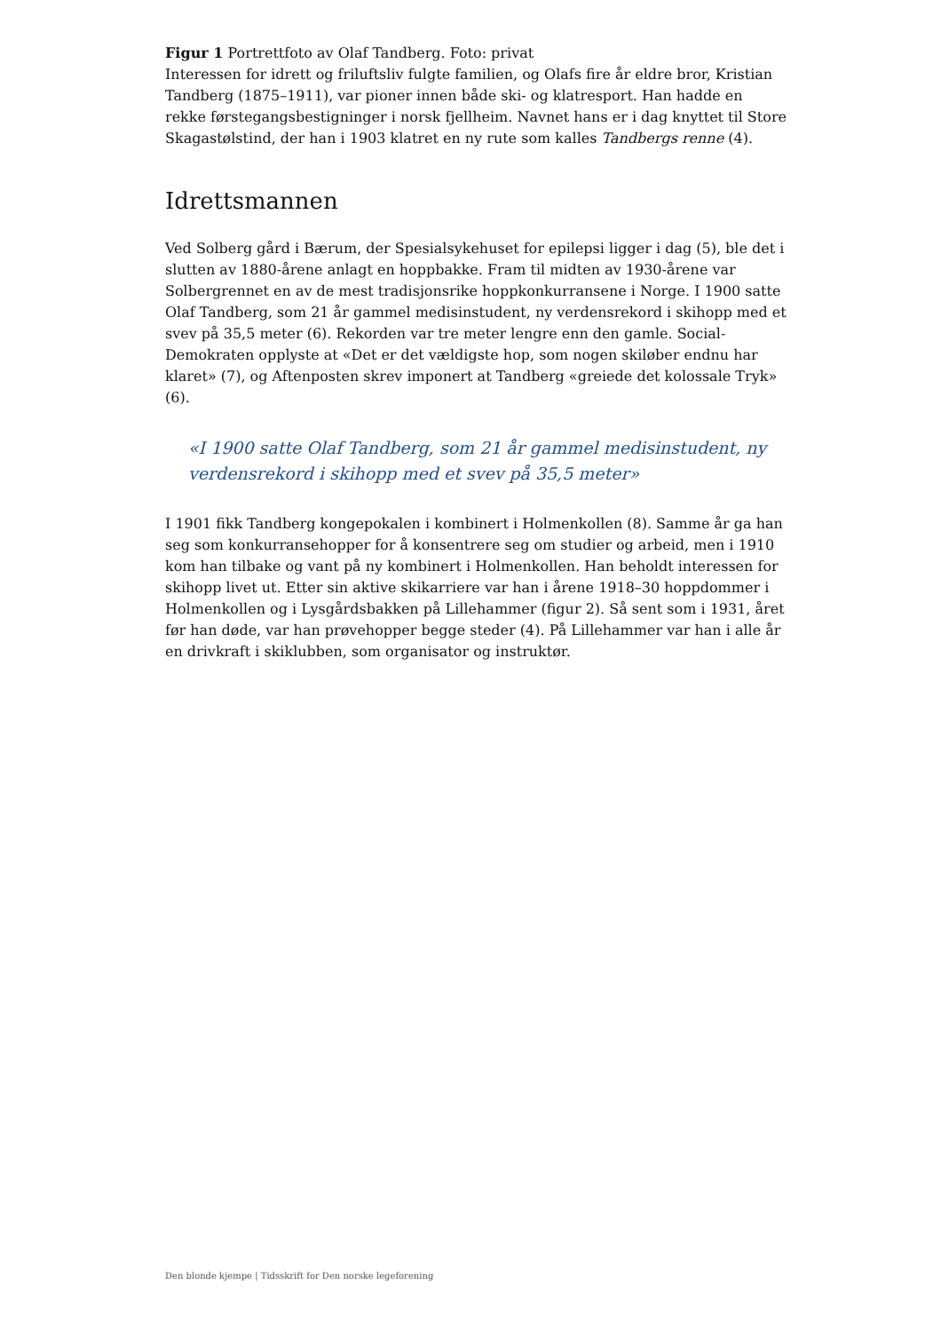Figur 1 Portrettfoto av Olaf Tandberg. Foto: privat
Interessen for idrett og friluftsliv fulgte familien, og Olafs fire år eldre bror, Kristian Tandberg (1875–1911), var pioner innen både ski- og klatresport. Han hadde en rekke førstegangsbestigninger i norsk fjellheim. Navnet hans er i dag knyttet til Store Skagastølstind, der han i 1903 klatret en ny rute som kalles Tandbergs renne (4).
Idrettsmannen
Ved Solberg gård i Bærum, der Spesialsykehuset for epilepsi ligger i dag (5), ble det i slutten av 1880-årene anlagt en hoppbakke. Fram til midten av 1930-årene var Solbergrennet en av de mest tradisjonsrike hoppkonkurransene i Norge. I 1900 satte Olaf Tandberg, som 21 år gammel medisinstudent, ny verdensrekord i skihopp med et svev på 35,5 meter (6). Rekorden var tre meter lengre enn den gamle. Social-Demokraten opplyste at «Det er det vældigste hop, som nogen skiløber endnu har klaret» (7), og Aftenposten skrev imponert at Tandberg «greiede det kolossale Tryk» (6).
«I 1900 satte Olaf Tandberg, som 21 år gammel medisinstudent, ny verdensrekord i skihopp med et svev på 35,5 meter»
I 1901 fikk Tandberg kongepokalen i kombinert i Holmenkollen (8). Samme år ga han seg som konkurransehopper for å konsentrere seg om studier og arbeid, men i 1910 kom han tilbake og vant på ny kombinert i Holmenkollen. Han beholdt interessen for skihopp livet ut. Etter sin aktive skikarriere var han i årene 1918–30 hoppdommer i Holmenkollen og i Lysgårdsbakken på Lillehammer (figur 2). Så sent som i 1931, året før han døde, var han prøvehopper begge steder (4). På Lillehammer var han i alle år en drivkraft i skiklubben, som organisator og instruktør.
Den blonde kjempe | Tidsskrift for Den norske legeforening